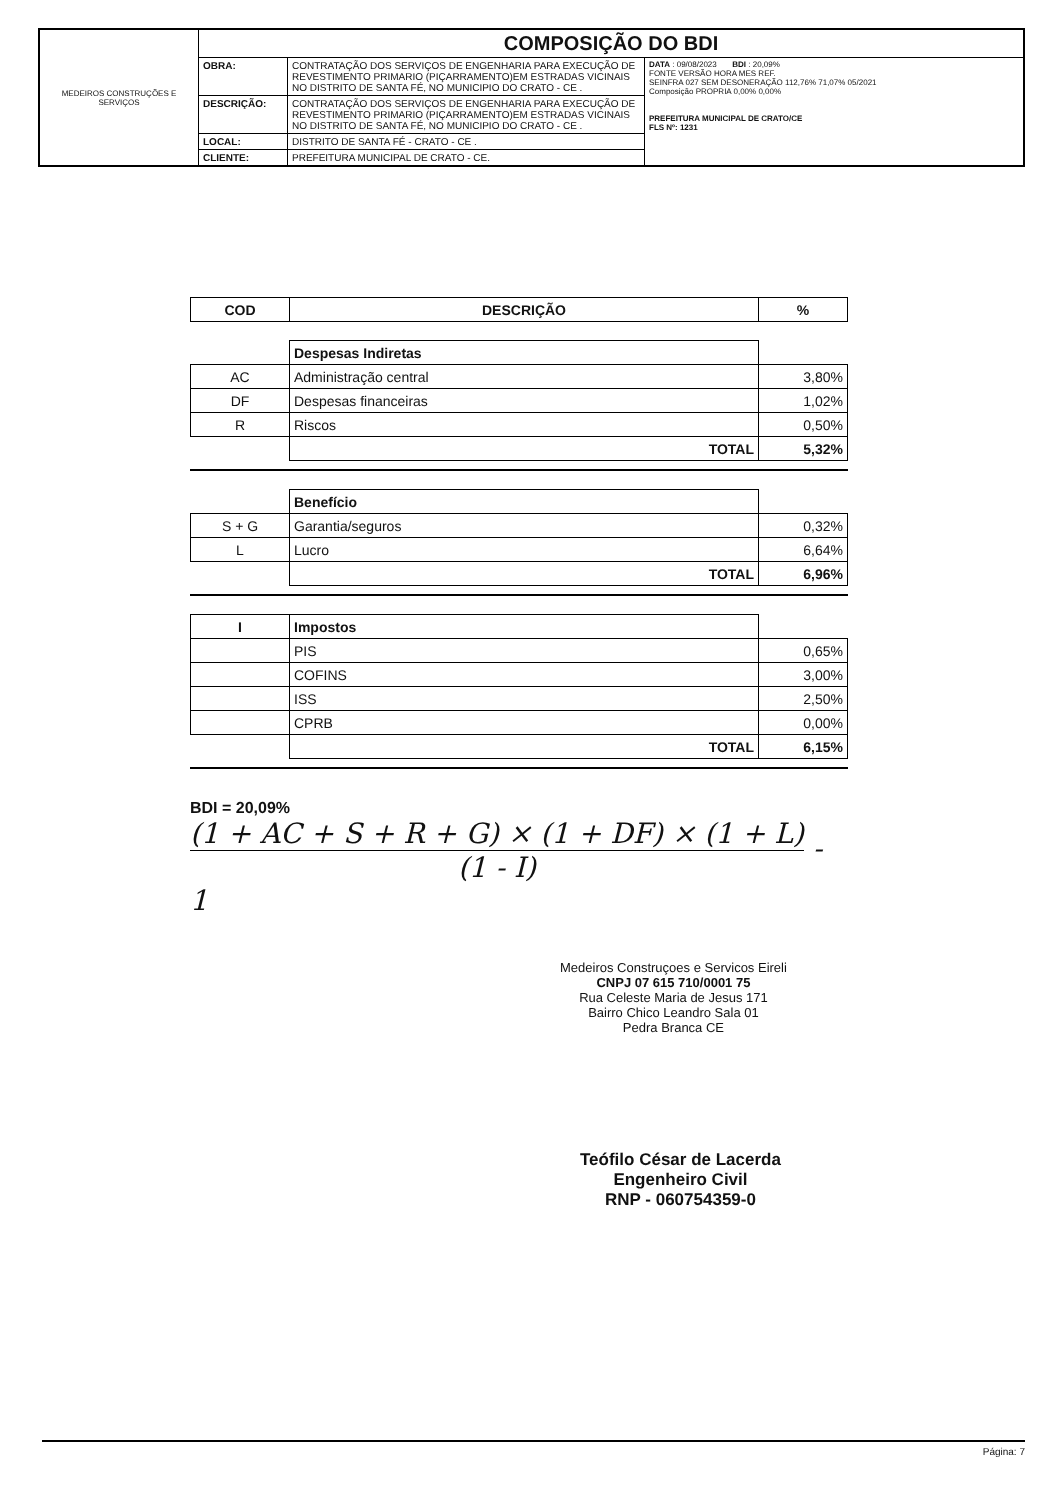| MEDEIROS CONSTRUÇÕES E SERVIÇOS | COMPOSIÇÃO DO BDI | | |
| | OBRA: | CONTRATAÇÃO DOS SERVIÇOS DE ENGENHARIA PARA EXECUÇÃO DE REVESTIMENTO PRIMARIO (PIÇARRAMENTO)EM ESTRADAS VICINAIS NO DISTRITO DE SANTA FÉ, NO MUNICIPIO DO CRATO - CE . | DATA : 09/08/2023 BDI : 20,09% FONTE VERSÃO HORA MES REF. SEINFRA 027 SEM DESONERAÇÃO 112,76% 71,07% 05/2021 Composição PROPRIA 0,00% 0,00% PREFEITURA MUNICIPAL DE CRATO/CE FLS Nº: 1231 |
| | DESCRIÇÃO: | CONTRATAÇÃO DOS SERVIÇOS DE ENGENHARIA PARA EXECUÇÃO DE REVESTIMENTO PRIMARIO (PIÇARRAMENTO)EM ESTRADAS VICINAIS NO DISTRITO DE SANTA FÉ, NO MUNICIPIO DO CRATO - CE . | |
| | LOCAL: | DISTRITO DE SANTA FÉ - CRATO - CE . | |
| | CLIENTE: | PREFEITURA MUNICIPAL DE CRATO - CE. | |
| COD | DESCRIÇÃO | % |
| --- | --- | --- |
| | Despesas Indiretas | |
| AC | Administração central | 3,80% |
| DF | Despesas financeiras | 1,02% |
| R | Riscos | 0,50% |
| | TOTAL | 5,32% |
| | Benefício | |
| S + G | Garantia/seguros | 0,32% |
| L | Lucro | 6,64% |
| | TOTAL | 6,96% |
| I | Impostos | |
| | PIS | 0,65% |
| | COFINS | 3,00% |
| | ISS | 2,50% |
| | CPRB | 0,00% |
| | TOTAL | 6,15% |
BDI = 20,09%
(1 + AC + S + R + G) × (1 + DF) × (1 + L)
(1 - I)
- 1
Medeiros Construçoes e Servicos Eireli
CNPJ 07 615 710/0001 75
Rua Celeste Maria de Jesus 171
Bairro Chico Leandro Sala 01
Pedra Branca CE
Teófilo César de Lacerda
Engenheiro Civil
RNP - 060754359-0
Página: 7